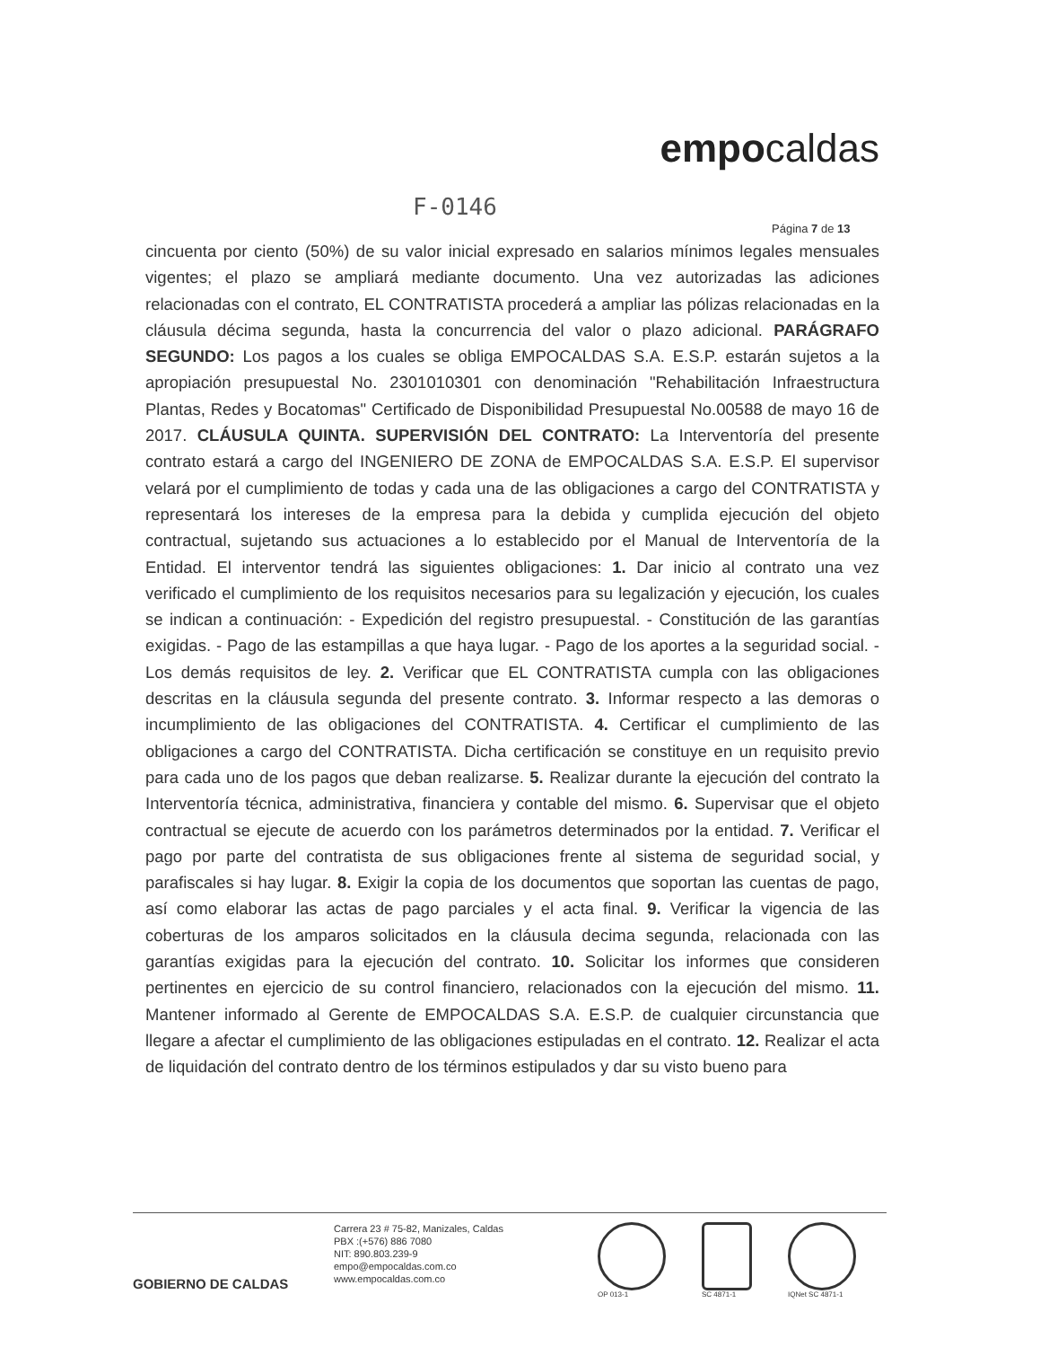empocaldas
F-0146
Página 7 de 13
cincuenta por ciento (50%) de su valor inicial expresado en salarios mínimos legales mensuales vigentes; el plazo se ampliará mediante documento. Una vez autorizadas las adiciones relacionadas con el contrato, EL CONTRATISTA procederá a ampliar las pólizas relacionadas en la cláusula décima segunda, hasta la concurrencia del valor o plazo adicional. PARÁGRAFO SEGUNDO: Los pagos a los cuales se obliga EMPOCALDAS S.A. E.S.P. estarán sujetos a la apropiación presupuestal No. 2301010301 con denominación "Rehabilitación Infraestructura Plantas, Redes y Bocatomas" Certificado de Disponibilidad Presupuestal No.00588 de mayo 16 de 2017. CLÁUSULA QUINTA. SUPERVISIÓN DEL CONTRATO: La Interventoría del presente contrato estará a cargo del INGENIERO DE ZONA de EMPOCALDAS S.A. E.S.P. El supervisor velará por el cumplimiento de todas y cada una de las obligaciones a cargo del CONTRATISTA y representará los intereses de la empresa para la debida y cumplida ejecución del objeto contractual, sujetando sus actuaciones a lo establecido por el Manual de Interventoría de la Entidad. El interventor tendrá las siguientes obligaciones: 1. Dar inicio al contrato una vez verificado el cumplimiento de los requisitos necesarios para su legalización y ejecución, los cuales se indican a continuación: - Expedición del registro presupuestal. - Constitución de las garantías exigidas. - Pago de las estampillas a que haya lugar. - Pago de los aportes a la seguridad social. - Los demás requisitos de ley. 2. Verificar que EL CONTRATISTA cumpla con las obligaciones descritas en la cláusula segunda del presente contrato. 3. Informar respecto a las demoras o incumplimiento de las obligaciones del CONTRATISTA. 4. Certificar el cumplimiento de las obligaciones a cargo del CONTRATISTA. Dicha certificación se constituye en un requisito previo para cada uno de los pagos que deban realizarse. 5. Realizar durante la ejecución del contrato la Interventoría técnica, administrativa, financiera y contable del mismo. 6. Supervisar que el objeto contractual se ejecute de acuerdo con los parámetros determinados por la entidad. 7. Verificar el pago por parte del contratista de sus obligaciones frente al sistema de seguridad social, y parafiscales si hay lugar. 8. Exigir la copia de los documentos que soportan las cuentas de pago, así como elaborar las actas de pago parciales y el acta final. 9. Verificar la vigencia de las coberturas de los amparos solicitados en la cláusula decima segunda, relacionada con las garantías exigidas para la ejecución del contrato. 10. Solicitar los informes que consideren pertinentes en ejercicio de su control financiero, relacionados con la ejecución del mismo. 11. Mantener informado al Gerente de EMPOCALDAS S.A. E.S.P. de cualquier circunstancia que llegare a afectar el cumplimiento de las obligaciones estipuladas en el contrato. 12. Realizar el acta de liquidación del contrato dentro de los términos estipulados y dar su visto bueno para
GOBIERNO DE CALDAS
Carrera 23 # 75-82, Manizales, Caldas
PBX :(+576) 886 7080
NIT: 890.803.239-9
empo@empocaldas.com.co
www.empocaldas.com.co
OP 013-1
SC 4871-1
IQNet SC 4871-1